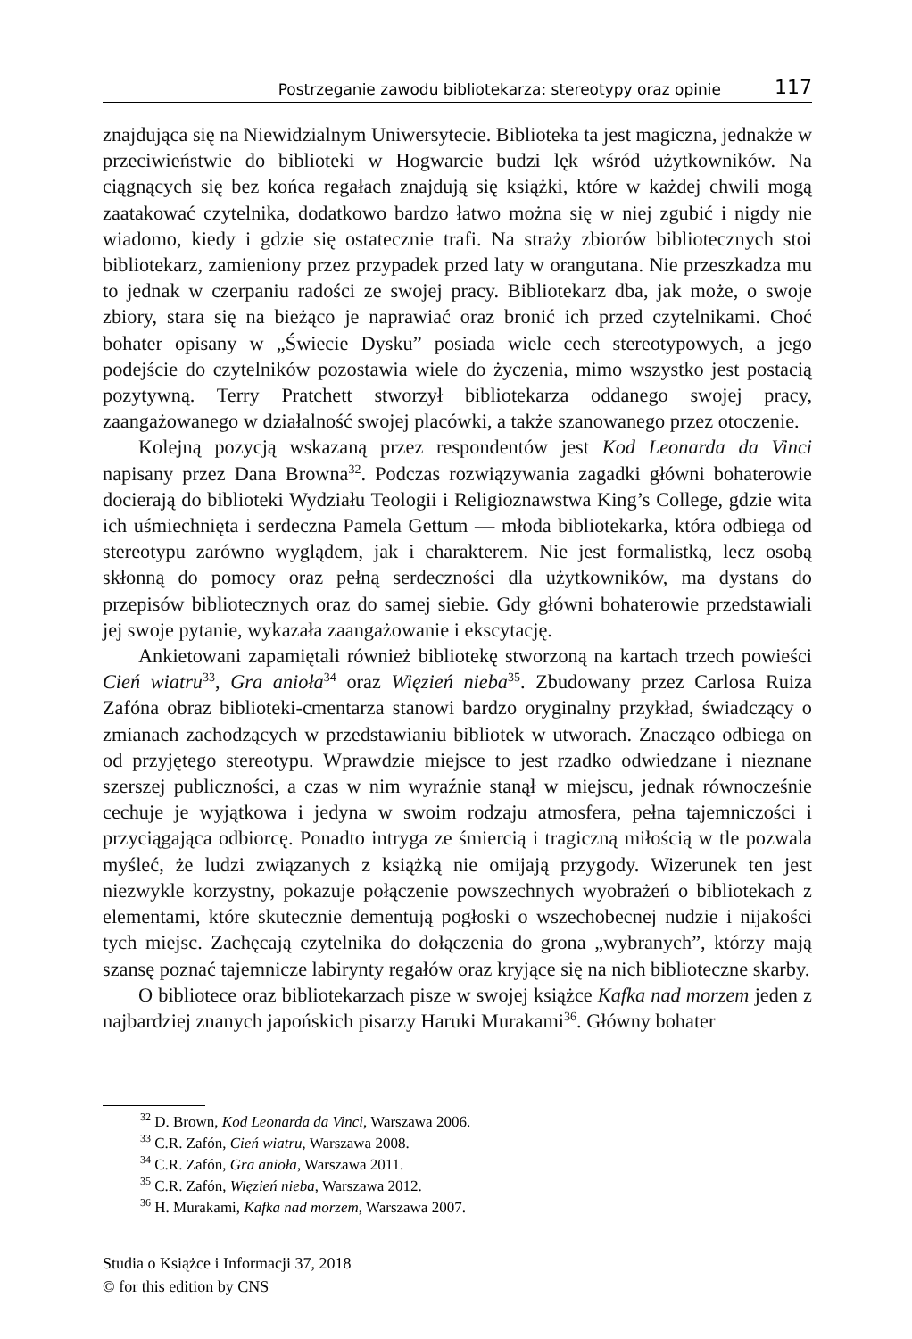Postrzeganie zawodu bibliotekarza: stereotypy oraz opinie 117
znajdująca się na Niewidzialnym Uniwersytecie. Biblioteka ta jest magiczna, jednakże w przeciwieństwie do biblioteki w Hogwarcie budzi lęk wśród użytkowników. Na ciągnących się bez końca regałach znajdują się książki, które w każdej chwili mogą zaatakować czytelnika, dodatkowo bardzo łatwo można się w niej zgubić i nigdy nie wiadomo, kiedy i gdzie się ostatecznie trafi. Na straży zbiorów bibliotecznych stoi bibliotekarz, zamieniony przez przypadek przed laty w orangutana. Nie przeszkadza mu to jednak w czerpaniu radości ze swojej pracy. Bibliotekarz dba, jak może, o swoje zbiory, stara się na bieżąco je naprawiać oraz bronić ich przed czytelnikami. Choć bohater opisany w „Świecie Dysku” posiada wiele cech stereotypowych, a jego podejście do czytelników pozostawia wiele do życzenia, mimo wszystko jest postacią pozytywną. Terry Pratchett stworzył bibliotekarza oddanego swojej pracy, zaangażowanego w działalność swojej placówki, a także szanowanego przez otoczenie.
Kolejną pozycją wskazaną przez respondentów jest Kod Leonarda da Vinci napisany przez Dana Browna<sup>32</sup>. Podczas rozwiązywania zagadki główni bohaterowie docierają do biblioteki Wydziału Teologii i Religioznawstwa King’s College, gdzie wita ich uśmiechnięta i serdeczna Pamela Gettum — młoda bibliotekarka, która odbiega od stereotypu zarówno wyglądem, jak i charakterem. Nie jest formalistką, lecz osobą skłonną do pomocy oraz pełną serdeczności dla użytkowników, ma dystans do przepisów bibliotecznych oraz do samej siebie. Gdy główni bohaterowie przedstawiali jej swoje pytanie, wykazała zaangażowanie i ekscytację.
Ankietowani zapamiętali również bibliotekę stworzoną na kartach trzech powieści Cień wiatru<sup>33</sup>, Gra anioła<sup>34</sup> oraz Więzień nieba<sup>35</sup>. Zbudowany przez Carlosa Ruiza Zafóna obraz biblioteki-cmentarza stanowi bardzo oryginalny przykład, świadczący o zmianach zachodzących w przedstawianiu bibliotek w utworach. Znacząco odbiega on od przyjętego stereotypu. Wprawdzie miejsce to jest rzadko odwiedzane i nieznane szerszej publiczności, a czas w nim wyraźnie stanął w miejscu, jednak równocześnie cechuje je wyjątkowa i jedyna w swoim rodzaju atmosfera, pełna tajemniczości i przyciągająca odbiorcę. Ponadto intryga ze śmiercią i tragiczną miłością w tle pozwala myśleć, że ludzi związanych z książką nie omijają przygody. Wizerunek ten jest niezwykle korzystny, pokazuje połączenie powszechnych wyobrażeń o bibliotekach z elementami, które skutecznie dementują pogłoski o wszechobecnej nudzie i nijakości tych miejsc. Zachęcają czytelnika do dołączenia do grona „wybranych”, którzy mają szansę poznać tajemnicze labirynty regałów oraz kryjące się na nich biblioteczne skarby.
O bibliotece oraz bibliotekarzach pisze w swojej książce Kafka nad morzem jeden z najbardziej znanych japońskich pisarzy Haruki Murakami<sup>36</sup>. Główny bohater
<sup>32</sup> D. Brown, Kod Leonarda da Vinci, Warszawa 2006.
<sup>33</sup> C.R. Zafón, Cień wiatru, Warszawa 2008.
<sup>34</sup> C.R. Zafón, Gra anioła, Warszawa 2011.
<sup>35</sup> C.R. Zafón, Więzień nieba, Warszawa 2012.
<sup>36</sup> H. Murakami, Kafka nad morzem, Warszawa 2007.
Studia o Książce i Informacji 37, 2018
© for this edition by CNS